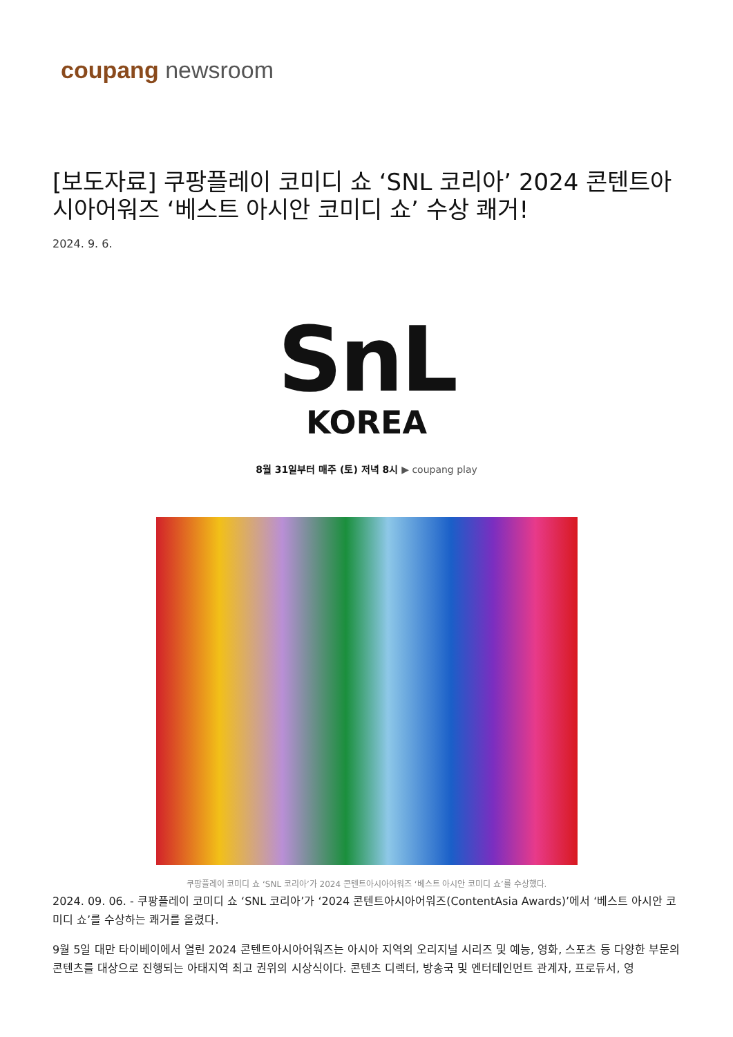coupang newsroom
[보도자료] 쿠팡플레이 코미디 쇼 ‘SNL 코리아’ 2024 콘텐트아시아어워즈 ‘베스트 아시안 코미디 쇼’ 수상 쾌거!
2024. 9. 6.
SnL
KOREA
8월 31일부터 매주 (토) 저녁 8시 ▶ coupang play
쿠팡플레이 코미디 쇼 ‘SNL 코리아’가 2024 콘텐트아시아어워즈 ‘베스트 아시안 코미디 쇼’를 수상했다.
2024. 09. 06. - 쿠팡플레이 코미디 쇼 ‘SNL 코리아’가 ‘2024 콘텐트아시아어워즈(ContentAsia Awards)’에서 ‘베스트 아시안 코미디 쇼’를 수상하는 쾌거를 올렸다.
9월 5일 대만 타이베이에서 열린 2024 콘텐트아시아어워즈는 아시아 지역의 오리지널 시리즈 및 예능, 영화, 스포츠 등 다양한 부문의 콘텐츠를 대상으로 진행되는 아태지역 최고 권위의 시상식이다. 콘텐츠 디렉터, 방송국 및 엔터테인먼트 관계자, 프로듀서, 영